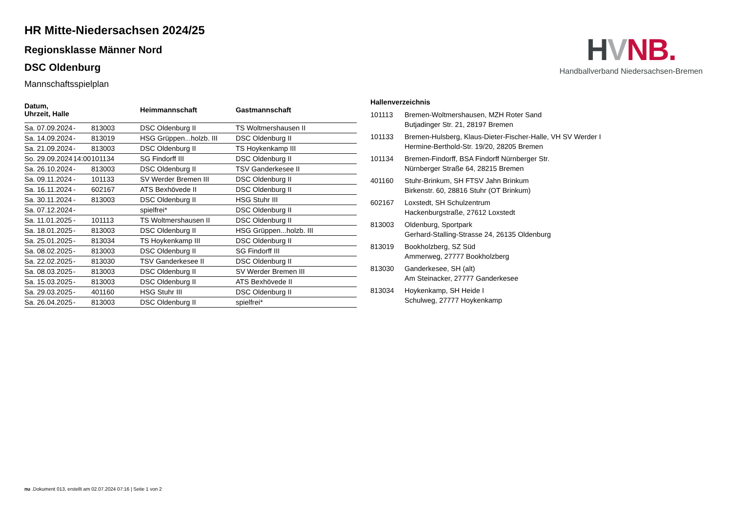HR Mitte-Niedersachsen 2024/25
Regionsklasse Männer Nord
DSC Oldenburg
Mannschaftsspielplan
| Datum, Uhrzeit, Halle | | | Heimmannschaft | Gastmannschaft |
| --- | --- | --- | --- | --- |
| Sa. 07.09.2024 | - | 813003 | DSC Oldenburg II | TS Woltmershausen II |
| Sa. 14.09.2024 | - | 813019 | HSG Grüppen...holzb. III | DSC Oldenburg II |
| Sa. 21.09.2024 | - | 813003 | DSC Oldenburg II | TS Hoykenkamp III |
| So. 29.09.2024 | 14:00 | 101134 | SG Findorff III | DSC Oldenburg II |
| Sa. 26.10.2024 | - | 813003 | DSC Oldenburg II | TSV Ganderkesee II |
| Sa. 09.11.2024 | - | 101133 | SV Werder Bremen III | DSC Oldenburg II |
| Sa. 16.11.2024 | - | 602167 | ATS Bexhövede II | DSC Oldenburg II |
| Sa. 30.11.2024 | - | 813003 | DSC Oldenburg II | HSG Stuhr III |
| Sa. 07.12.2024 | - | | spielfrei* | DSC Oldenburg II |
| Sa. 11.01.2025 | - | 101113 | TS Woltmershausen II | DSC Oldenburg II |
| Sa. 18.01.2025 | - | 813003 | DSC Oldenburg II | HSG Grüppen...holzb. III |
| Sa. 25.01.2025 | - | 813034 | TS Hoykenkamp III | DSC Oldenburg II |
| Sa. 08.02.2025 | - | 813003 | DSC Oldenburg II | SG Findorff III |
| Sa. 22.02.2025 | - | 813030 | TSV Ganderkesee II | DSC Oldenburg II |
| Sa. 08.03.2025 | - | 813003 | DSC Oldenburg II | SV Werder Bremen III |
| Sa. 15.03.2025 | - | 813003 | DSC Oldenburg II | ATS Bexhövede II |
| Sa. 29.03.2025 | - | 401160 | HSG Stuhr III | DSC Oldenburg II |
| Sa. 26.04.2025 | - | 813003 | DSC Oldenburg II | spielfrei* |
Hallenverzeichnis
| 101113 | Bremen-Woltmershausen, MZH Roter Sand Butjadinger Str. 21, 28197 Bremen |
| 101133 | Bremen-Hulsberg, Klaus-Dieter-Fischer-Halle, VH SV Werder I Hermine-Berthold-Str. 19/20, 28205 Bremen |
| 101134 | Bremen-Findorff, BSA Findorff Nürnberger Str. Nürnberger Straße 64, 28215 Bremen |
| 401160 | Stuhr-Brinkum, SH FTSV Jahn Brinkum Birkenstr. 60, 28816 Stuhr (OT Brinkum) |
| 602167 | Loxstedt, SH Schulzentrum Hackenburgstraße, 27612 Loxstedt |
| 813003 | Oldenburg, Sportpark Gerhard-Stalling-Strasse 24, 26135 Oldenburg |
| 813019 | Bookholzberg, SZ Süd Ammerweg, 27777 Bookholzberg |
| 813030 | Ganderkesee, SH (alt) Am Steinacker, 27777 Ganderkesee |
| 813034 | Hoykenkamp, SH Heide I Schulweg, 27777 Hoykenkamp |
HVNB.
Handballverband Niedersachsen-Bremen
nu .Dokument 013, erstellt am 02.07.2024 07:16 | Seite 1 von 2